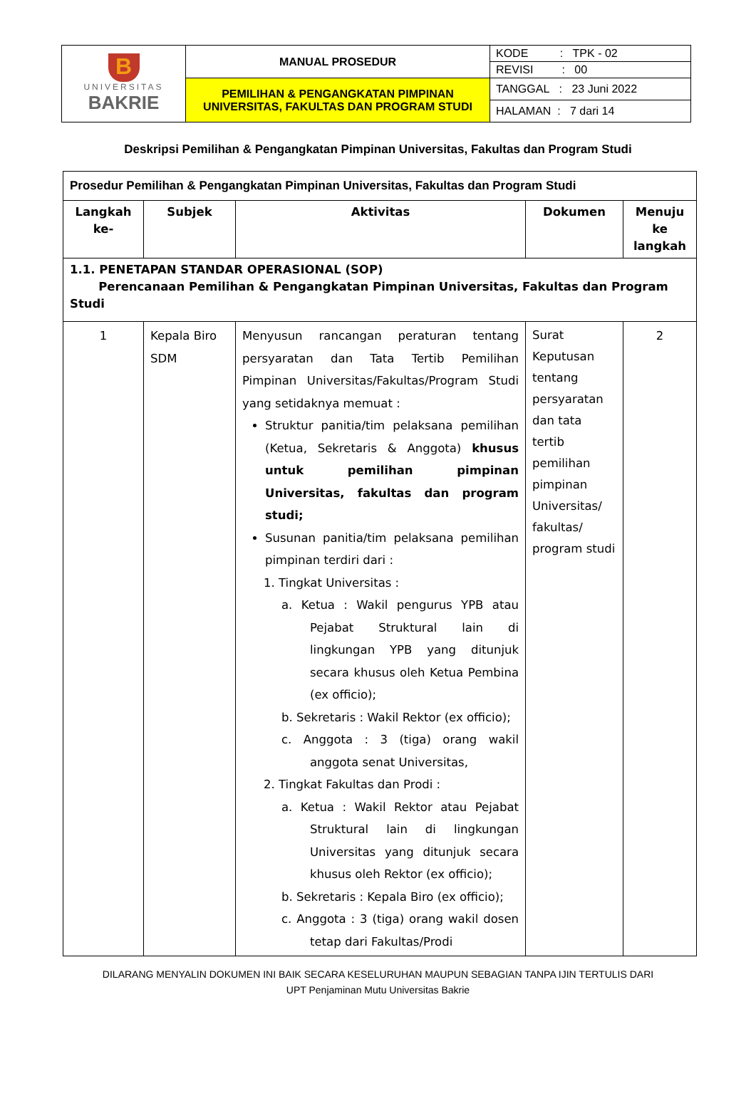| B UNIVERSITAS BAKRIE | MANUAL PROSEDUR | KODE : TPK - 02 |
| | | REVISI : 00 |
| | PEMILIHAN & PENGANGKATAN PIMPINAN UNIVERSITAS, FAKULTAS DAN PROGRAM STUDI | TANGGAL : 23 Juni 2022 |
| | | HALAMAN : 7 dari 14 |
Deskripsi Pemilihan & Pengangkatan Pimpinan Universitas, Fakultas dan Program Studi
| Prosedur Pemilihan & Pengangkatan Pimpinan Universitas, Fakultas dan Program Studi | | | | |
| --- | --- | --- | --- | --- |
| Langkah ke- | Subjek | Aktivitas | Dokumen | Menuju ke langkah |
| 1.1. PENETAPAN STANDAR OPERASIONAL (SOP) Perencanaan Pemilihan & Pengangkatan Pimpinan Universitas, Fakultas dan Program Studi | | | | |
| 1 | Kepala Biro SDM | Menyusun rancangan peraturan tentang persyaratan dan Tata Tertib Pemilihan Pimpinan Universitas/Fakultas/Program Studi yang setidaknya memuat : Struktur panitia/tim pelaksana pemilihan (Ketua, Sekretaris & Anggota) khusus untuk pemilihan pimpinan Universitas, fakultas dan program studi; Susunan panitia/tim pelaksana pemilihan pimpinan terdiri dari : 1. Tingkat Universitas : a. Ketua : Wakil pengurus YPB atau Pejabat Struktural lain di lingkungan YPB yang ditunjuk secara khusus oleh Ketua Pembina (ex officio); b. Sekretaris : Wakil Rektor (ex officio); c. Anggota : 3 (tiga) orang wakil anggota senat Universitas, 2. Tingkat Fakultas dan Prodi : a. Ketua : Wakil Rektor atau Pejabat Struktural lain di lingkungan Universitas yang ditunjuk secara khusus oleh Rektor (ex officio); b. Sekretaris : Kepala Biro (ex officio); c. Anggota : 3 (tiga) orang wakil dosen tetap dari Fakultas/Prodi | Surat Keputusan tentang persyaratan dan tata tertib pemilihan pimpinan Universitas/ fakultas/ program studi | 2 |
DILARANG MENYALIN DOKUMEN INI BAIK SECARA KESELURUHAN MAUPUN SEBAGIAN TANPA IJIN TERTULIS DARI
UPT Penjaminan Mutu Universitas Bakrie